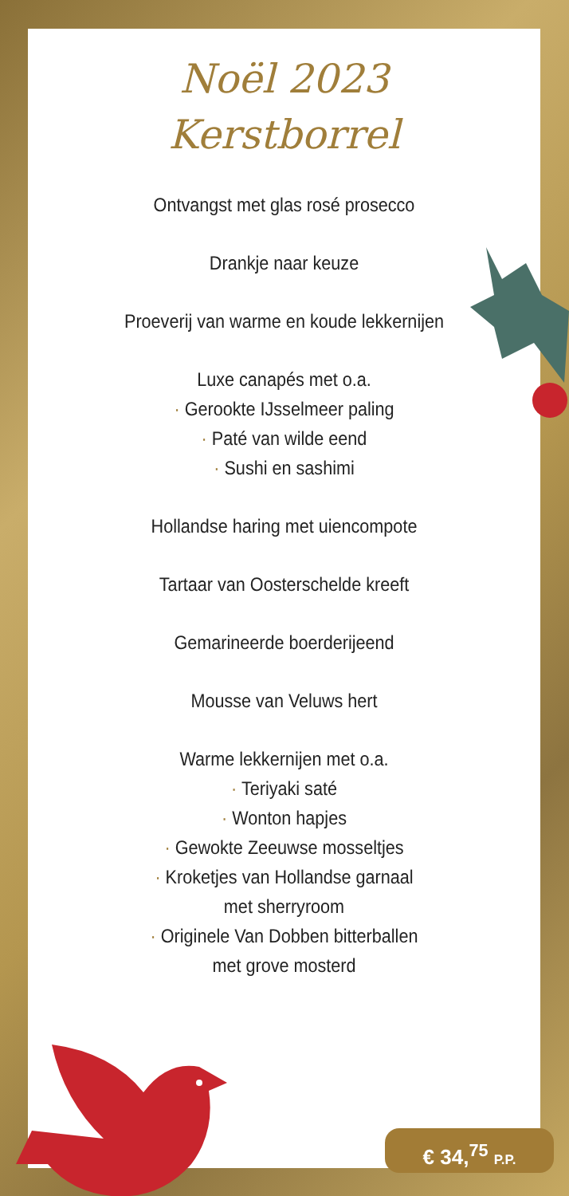Noël 2023
Kerstborrel
Ontvangst met glas rosé prosecco
Drankje naar keuze
Proeverij van warme en koude lekkernijen
Luxe canapés met o.a.
· Gerookte IJsselmeer paling
· Paté van wilde eend
· Sushi en sashimi
Hollandse haring met uiencompote
Tartaar van Oosterschelde kreeft
Gemarineerde boerderijeend
Mousse van Veluws hert
Warme lekkernijen met o.a.
· Teriyaki saté
· Wonton hapjes
· Gewokte Zeeuwse mosseltjes
· Kroketjes van Hollandse garnaal
met sherryroom
· Originele Van Dobben bitterballen
met grove mosterd
€ 34,<sup>75</sup> P.P.